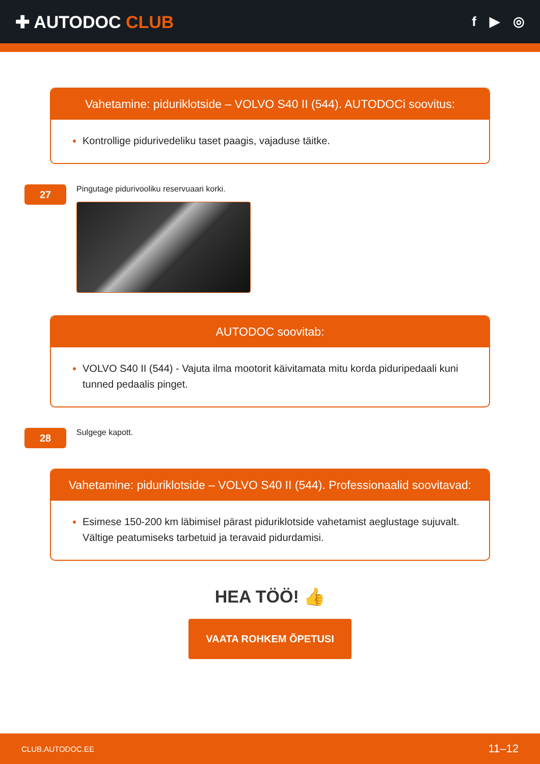✚ AUTODOC CLUB
f ▶ ◎
Vahetamine: piduriklotside – VOLVO S40 II (544). AUTODOCi soovitus:
Kontrollige pidurivedeliku taset paagis, vajaduse täitke.
27
Pingutage pidurivooliku reservuaari korki.
AUTODOC soovitab:
VOLVO S40 II (544) - Vajuta ilma mootorit käivitamata mitu korda piduripedaali kuni tunned pedaalis pinget.
28
Sulgege kapott.
Vahetamine: piduriklotside – VOLVO S40 II (544). Professionaalid soovitavad:
Esimese 150-200 km läbimisel pärast piduriklotside vahetamist aeglustage sujuvalt. Vältige peatumiseks tarbetuid ja teravaid pidurdamisi.
HEA TÖÖ! 👍
VAATA ROHKEM ÕPETUSI
CLUB.AUTODOC.EE 11–12